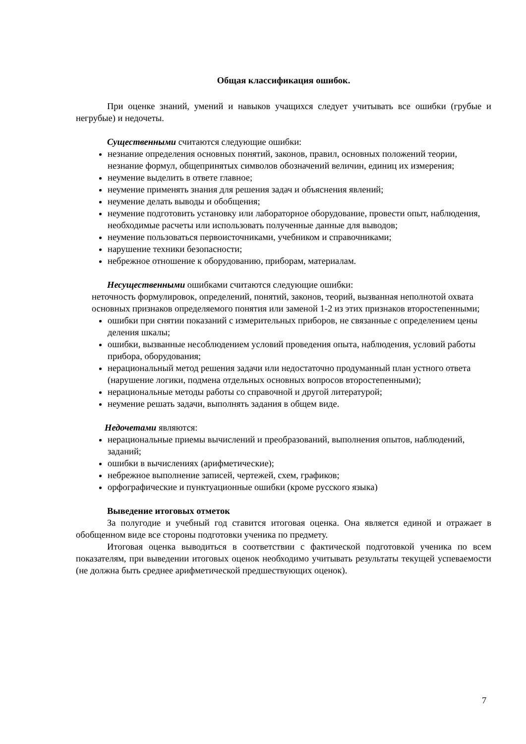Общая классификация ошибок.
При оценке знаний, умений и навыков учащихся следует учитывать все ошибки (грубые и негрубые) и недочеты.
Существенными считаются следующие ошибки:
незнание определения основных понятий, законов, правил, основных положений теории, незнание формул, общепринятых символов обозначений величин, единиц их измерения;
неумение выделить в ответе главное;
неумение применять знания для решения задач и объяснения явлений;
неумение делать выводы и обобщения;
неумение подготовить установку или лабораторное оборудование, провести опыт, наблюдения, необходимые расчеты или использовать полученные данные для выводов;
неумение пользоваться первоисточниками, учебником и справочниками;
нарушение техники безопасности;
небрежное отношение к оборудованию, приборам, материалам.
Несущественными ошибками считаются следующие ошибки:
неточность формулировок, определений, понятий, законов, теорий, вызванная неполнотой охвата основных признаков определяемого понятия или заменой 1-2 из этих признаков второстепенными;
ошибки при снятии показаний с измерительных приборов, не связанные с определением цены деления шкалы;
ошибки, вызванные несоблюдением условий проведения опыта, наблюдения, условий работы прибора, оборудования;
нерациональный метод решения задачи или недостаточно продуманный план устного ответа (нарушение логики, подмена отдельных основных вопросов второстепенными);
нерациональные методы работы со справочной и другой литературой;
неумение решать задачи, выполнять задания в общем виде.
Недочетами являются:
нерациональные приемы вычислений и преобразований, выполнения опытов, наблюдений, заданий;
ошибки в вычислениях (арифметические);
небрежное выполнение записей, чертежей, схем, графиков;
орфографические и пунктуационные ошибки (кроме русского языка)
Выведение итоговых отметок
За полугодие и учебный год ставится итоговая оценка. Она является единой и отражает в обобщенном виде все стороны подготовки ученика по предмету.
Итоговая оценка выводиться в соответствии с фактической подготовкой ученика по всем показателям, при выведении итоговых оценок необходимо учитывать результаты текущей успеваемости (не должна быть среднее арифметической предшествующих оценок).
7